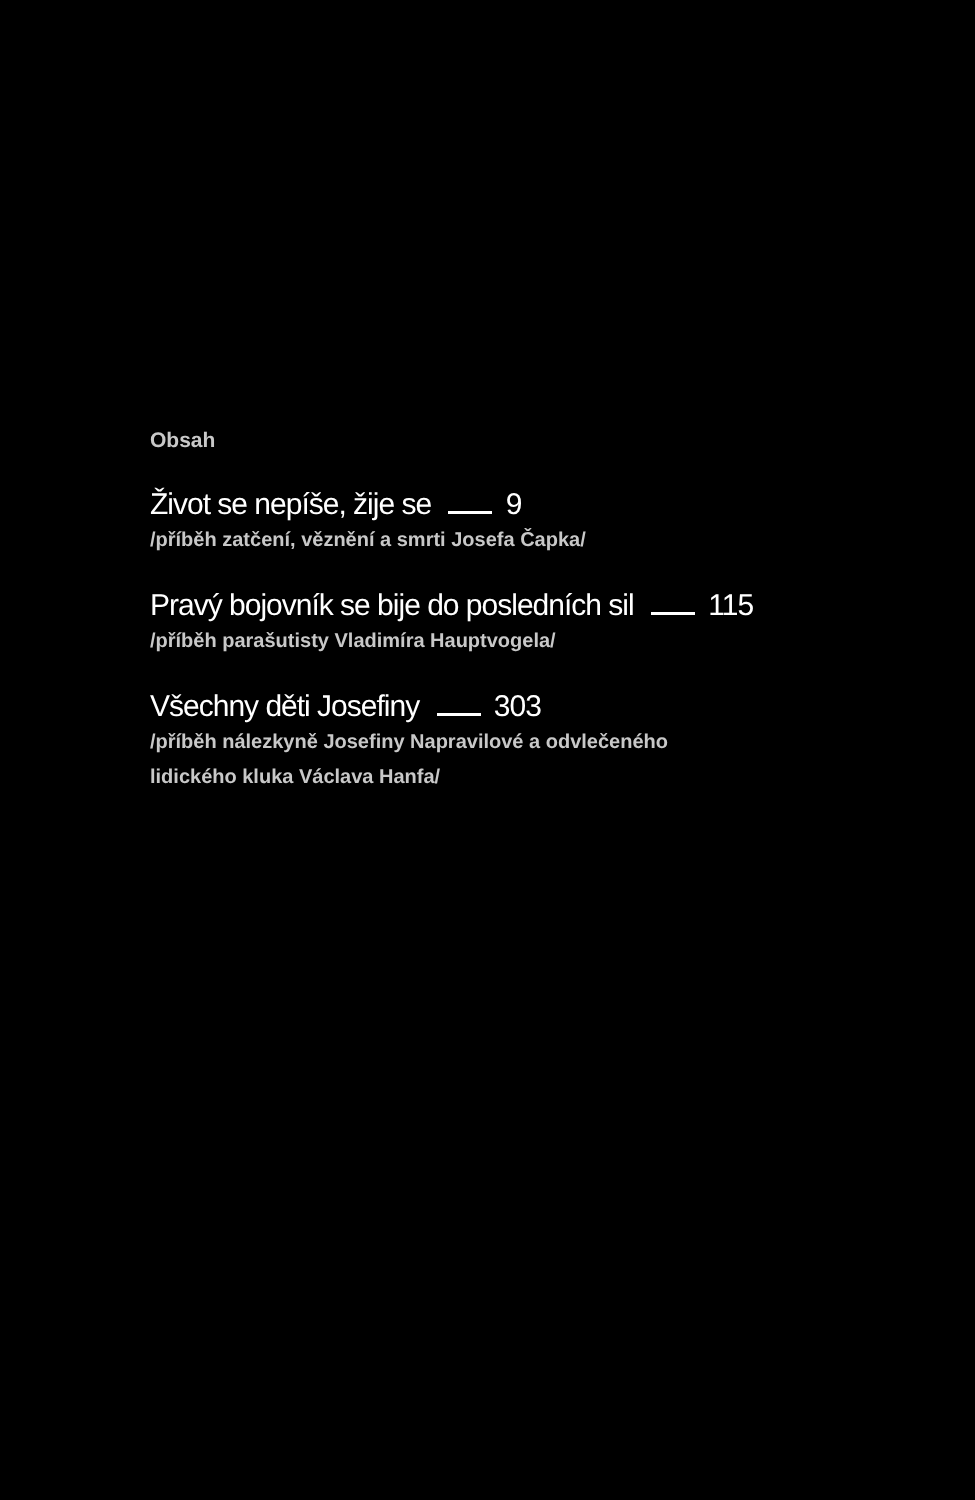Obsah
Život se nepíše, žije se 9
/příběh zatčení, věznění a smrti Josefa Čapka/
Pravý bojovník se bije do posledních sil 115
/příběh parašutisty Vladimíra Hauptvogela/
Všechny děti Josefiny 303
/příběh nálezkyně Josefiny Napravilové a odvlečeného
lidického kluka Václava Hanfa/